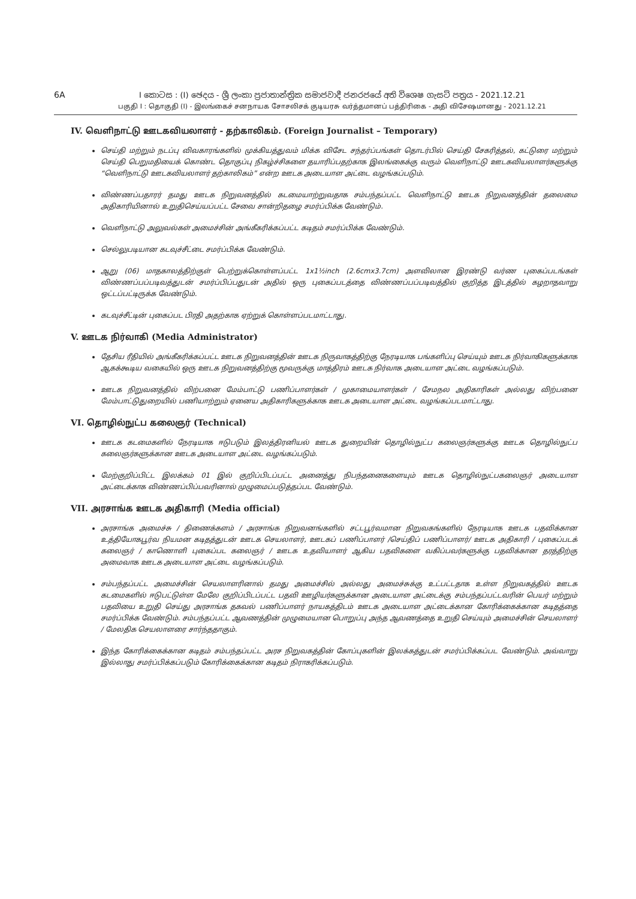6A I කොටස : (I) ඡෙදය - ශ්‍රී ලංකා ප්‍රජාතාන්ත්‍රික සමාජවාදී ජනරජයේ අති විශෙෂ ගැසට් පත්‍රය - 2021.12.21
பகுதி I : தொகுதி (I) - இலங்கைச் சனநாயக சோசலிசக் குடியரசு வர்த்தமானப் பத்திரிகை - அதி விசேஷமானது - 2021.12.21
IV. வெளிநாட்டு ஊடகவியலாளர் - தற்காலிகம். (Foreign Journalist – Temporary)
செய்தி மற்றும் நடப்பு விவகாரங்களில் முக்கியத்துவம் மிக்க விசேட சந்தர்ப்பங்கள் தொடர்பில் செய்தி சேகரித்தல், கட்டுரை மற்றும் செய்தி பெறுமதியைக் கொண்ட தொகுப்பு நிகழ்ச்சிகளை தயாரிப்பதற்காக இலங்கைக்கு வரும் வெளிநாட்டு ஊடகவியலாளர்களுக்கு “வெளிநாட்டு ஊடகவியலாளர் தற்காலிகம்” என்ற ஊடக அடையாள அட்டை வழங்கப்படும்.
விண்ணப்பதாரர் தமது ஊடக நிறுவனத்தில் கடமையாற்றுவதாக சம்பந்தப்பட்ட வெளிநாட்டு ஊடக நிறுவனத்தின் தலைமை அதிகாரியினால் உறுதிசெய்யப்பட்ட சேவை சான்றிதழை சமர்ப்பிக்க வேண்டும்.
வெளிநாட்டு அலுவல்கள் அமைச்சின் அங்கீகரிக்கப்பட்ட கடிதம் சமர்ப்பிக்க வேண்டும்.
செல்லுபடியான கடவுச்சீட்டை சமர்ப்பிக்க வேண்டும்.
ஆறு (06) மாதகாலத்திற்குள் பெற்றுக்கொள்ளப்பட்ட 1x1½inch (2.6cmx3.7cm) அளவிலான இரண்டு வர்ண புகைப்படங்கள் விண்ணப்பப்படிவத்துடன் சமர்ப்பிப்பதுடன் அதில் ஒரு புகைப்படத்தை விண்ணப்பப்படிவத்தில் குறித்த இடத்தில் கழறாதவாறு ஒட்டப்பட்டிருக்க வேண்டும்.
கடவுச்சீட்டின் புகைப்பட பிரதி அதற்காக ஏற்றுக் கொள்ளப்படமாட்டாது.
V. ஊடக நிர்வாகி (Media Administrator)
தேசிய ரீதியில் அங்கீகரிக்கப்பட்ட ஊடக நிறுவனத்தின் ஊடக நிருவாகத்திற்கு நேரடியாக பங்களிப்பு செய்யும் ஊடக நிர்வாகிகளுக்காக ஆகக்கூடிய வகையில் ஒரு ஊடக நிறுவனத்திற்கு மூவருக்கு மாத்திரம் ஊடக நிர்வாக அடையாள அட்டை வழங்கப்படும்.
ஊடக நிறுவனத்தில் விற்பனை மேம்பாட்டு பணிப்பாளர்கள் / முகாமையாளர்கள் / சேமநல அதிகாரிகள் அல்லது விற்பனை மேம்பாட்டுதுறையில் பணியாற்றும் ஏனைய அதிகாரிகளுக்காக ஊடக அடையாள அட்டை வழங்கப்படமாட்டாது.
VI. தொழில்நுட்ப கலைஞர் (Technical)
ஊடக கடமைகளில் நேரடியாக ஈடுபடும் இலத்திரனியல் ஊடக துறையின் தொழில்நுட்ப கலைஞர்களுக்கு ஊடக தொழில்நுட்ப கலைஞர்களுக்கான ஊடக அடையாள அட்டை வழங்கப்படும்.
மேற்குறிப்பிட்ட இலக்கம் 01 இல் குறிப்பிடப்பட்ட அனைத்து நிபந்தனைகளையும் ஊடக தொழில்நுட்பகலைஞர் அடையாள அட்டைக்காக விண்ணப்பிப்பவரினால் முழுமைப்படுத்தப்பட வேண்டும்.
VII. அரசாங்க ஊடக அதிகாரி (Media official)
அரசாங்க அமைச்சு / திணைக்களம் / அரசாங்க நிறுவனங்களில் சட்டபூர்வமான நிறுவகங்களில் நேரடியாக ஊடக பதவிக்கான உத்தியோகபூர்வ நியமன கடிதத்துடன் ஊடக செயலாளர், ஊடகப் பணிப்பாளர் /செய்திப் பணிப்பாளர்/ ஊடக அதிகாரி / புகைப்படக் கலைஞர் / காணொளி புகைப்பட கலைஞர் / ஊடக உதவியாளர் ஆகிய பதவிகளை வகிப்பவர்களுக்கு பதவிக்கான தரத்திற்கு அமைவாக ஊடக அடையாள அட்டை வழங்கப்படும்.
சம்பந்தப்பட்ட அமைச்சின் செயலாளரினால் தமது அமைச்சில் அல்லது அமைச்சுக்கு உட்பட்டதாக உள்ள நிறுவகத்தில் ஊடக கடமைகளில் ஈடுபட்டுள்ள மேலே குறிப்பிடப்பட்ட பதவி ஊழியர்களுக்கான அடையாள அட்டைக்கு சம்பந்தப்பட்டவரின் பெயர் மற்றும் பதவியை உறுதி செய்து அரசாங்க தகவல் பணிப்பாளர் நாயகத்திடம் ஊடக அடையாள அட்டைக்கான கோரிக்கைக்கான கடிதத்தை சமர்ப்பிக்க வேண்டும். சம்பந்தப்பட்ட ஆவணத்தின் முழுமையான பொறுப்பு அந்த ஆவணத்தை உறுதி செய்யும் அமைச்சின் செயலாளர் / மேலதிக செயலாளரை சார்ந்ததாகும்.
இந்த கோரிக்கைக்கான கடிதம் சம்பந்தப்பட்ட அரச நிறுவகத்தின் கோப்புகளின் இலக்கத்துடன் சமர்ப்பிக்கப்பட வேண்டும். அவ்வாறு இல்லாது சமர்ப்பிக்கப்படும் கோரிக்கைக்கான கடிதம் நிராகரிக்கப்படும்.